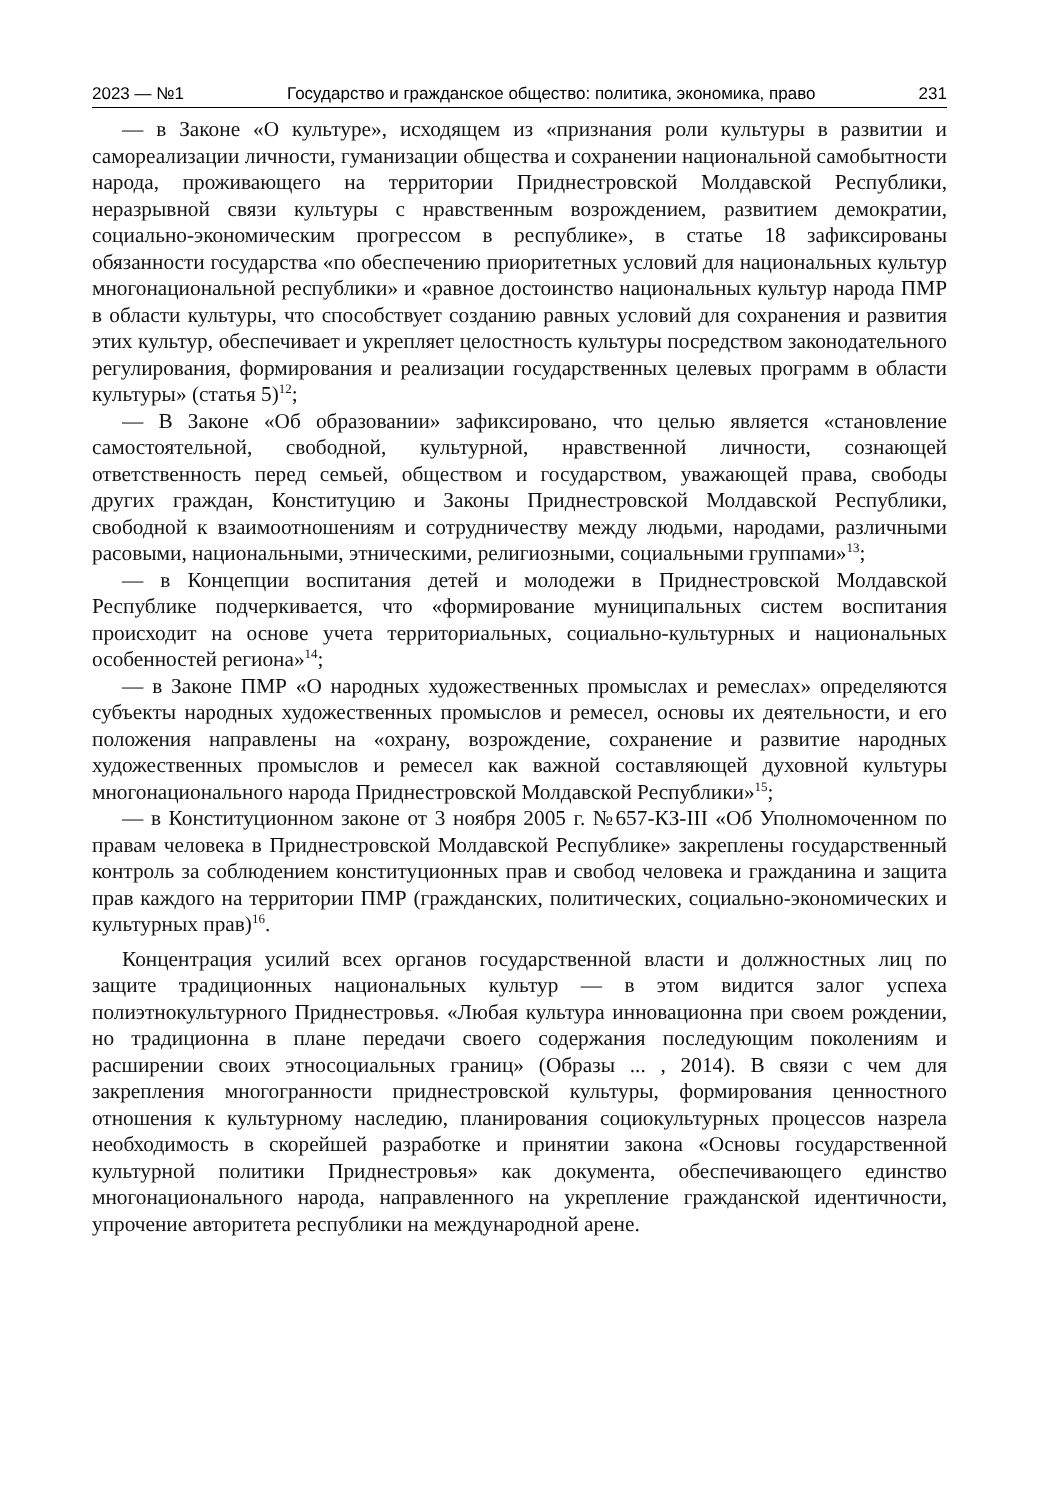2023 — №1 Государство и гражданское общество: политика, экономика, право 231
— в Законе «О культуре», исходящем из «признания роли культуры в развитии и самореализации личности, гуманизации общества и сохранении национальной самобытности народа, проживающего на территории Приднестровской Молдавской Республики, неразрывной связи культуры с нравственным возрождением, развитием демократии, социально-экономическим прогрессом в республике», в статье 18 зафиксированы обязанности государства «по обеспечению приоритетных условий для национальных культур многонациональной республики» и «равное достоинство национальных культур народа ПМР в области культуры, что способствует созданию равных условий для сохранения и развития этих культур, обеспечивает и укрепляет целостность культуры посредством законодательного регулирования, формирования и реализации государственных целевых программ в области культуры» (статья 5)<sup>12</sup>;
— В Законе «Об образовании» зафиксировано, что целью является «становление самостоятельной, свободной, культурной, нравственной личности, сознающей ответственность перед семьей, обществом и государством, уважающей права, свободы других граждан, Конституцию и Законы Приднестровской Молдавской Республики, свободной к взаимоотношениям и сотрудничеству между людьми, народами, различными расовыми, национальными, этническими, религиозными, социальными группами»<sup>13</sup>;
— в Концепции воспитания детей и молодежи в Приднестровской Молдавской Республике подчеркивается, что «формирование муниципальных систем воспитания происходит на основе учета территориальных, социально-культурных и национальных особенностей региона»<sup>14</sup>;
— в Законе ПМР «О народных художественных промыслах и ремеслах» определяются субъекты народных художественных промыслов и ремесел, основы их деятельности, и его положения направлены на «охрану, возрождение, сохранение и развитие народных художественных промыслов и ремесел как важной составляющей духовной культуры многонационального народа Приднестровской Молдавской Республики»<sup>15</sup>;
— в Конституционном законе от 3 ноября 2005 г. №657-КЗ-III «Об Уполномоченном по правам человека в Приднестровской Молдавской Республике» закреплены государственный контроль за соблюдением конституционных прав и свобод человека и гражданина и защита прав каждого на территории ПМР (гражданских, политических, социально-экономических и культурных прав)<sup>16</sup>.
Концентрация усилий всех органов государственной власти и должностных лиц по защите традиционных национальных культур — в этом видится залог успеха полиэтнокультурного Приднестровья. «Любая культура инновационна при своем рождении, но традиционна в плане передачи своего содержания последующим поколениям и расширении своих этносоциальных границ» (Образы ... , 2014). В связи с чем для закрепления многогранности приднестровской культуры, формирования ценностного отношения к культурному наследию, планирования социокультурных процессов назрела необходимость в скорейшей разработке и принятии закона «Основы государственной культурной политики Приднестровья» как документа, обеспечивающего единство многонационального народа, направленного на укрепление гражданской идентичности, упрочение авторитета республики на международной арене.